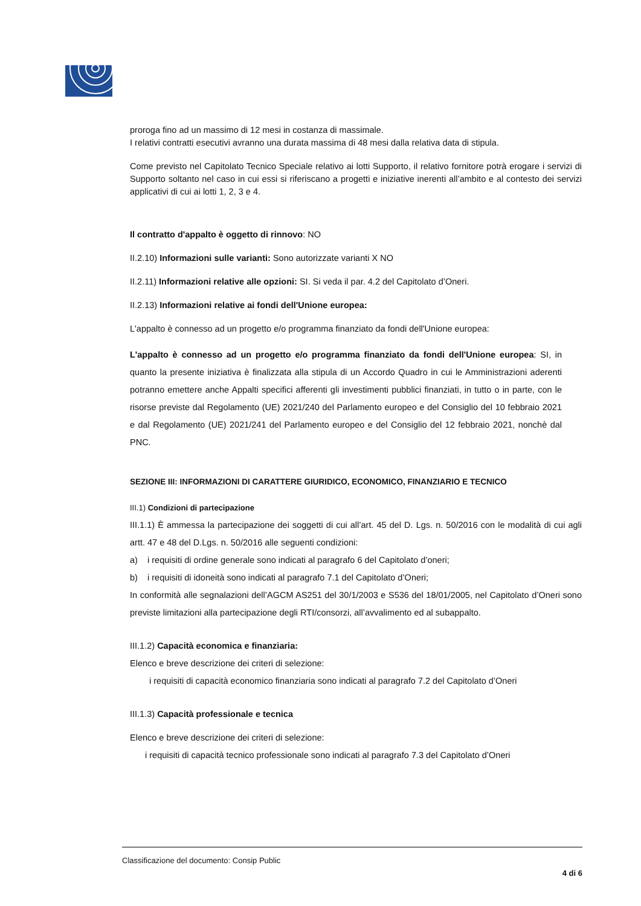proroga fino ad un massimo di 12 mesi in costanza di massimale.
I relativi contratti esecutivi avranno una durata massima di 48 mesi dalla relativa data di stipula.
Come previsto nel Capitolato Tecnico Speciale relativo ai lotti Supporto, il relativo fornitore potrà erogare i servizi di Supporto soltanto nel caso in cui essi si riferiscano a progetti e iniziative inerenti all’ambito e al contesto dei servizi applicativi di cui ai lotti 1, 2, 3 e 4.
Il contratto d'appalto è oggetto di rinnovo: NO
II.2.10) Informazioni sulle varianti: Sono autorizzate varianti X NO
II.2.11) Informazioni relative alle opzioni: SI. Si veda il par. 4.2 del Capitolato d’Oneri.
II.2.13) Informazioni relative ai fondi dell'Unione europea:
L'appalto è connesso ad un progetto e/o programma finanziato da fondi dell'Unione europea:
L'appalto è connesso ad un progetto e/o programma finanziato da fondi dell'Unione europea: SI, in quanto la presente iniziativa è finalizzata alla stipula di un Accordo Quadro in cui le Amministrazioni aderenti potranno emettere anche Appalti specifici afferenti gli investimenti pubblici finanziati, in tutto o in parte, con le risorse previste dal Regolamento (UE) 2021/240 del Parlamento europeo e del Consiglio del 10 febbraio 2021 e dal Regolamento (UE) 2021/241 del Parlamento europeo e del Consiglio del 12 febbraio 2021, nonchè dal PNC.
SEZIONE III: INFORMAZIONI DI CARATTERE GIURIDICO, ECONOMICO, FINANZIARIO E TECNICO
III.1) Condizioni di partecipazione
III.1.1) È ammessa la partecipazione dei soggetti di cui all’art. 45 del D. Lgs. n. 50/2016 con le modalità di cui agli artt. 47 e 48 del D.Lgs. n. 50/2016 alle seguenti condizioni:
a) i requisiti di ordine generale sono indicati al paragrafo 6 del Capitolato d’oneri;
b) i requisiti di idoneità sono indicati al paragrafo 7.1 del Capitolato d’Oneri;
In conformità alle segnalazioni dell’AGCM AS251 del 30/1/2003 e S536 del 18/01/2005, nel Capitolato d’Oneri sono previste limitazioni alla partecipazione degli RTI/consorzi, all’avvalimento ed al subappalto.
III.1.2) Capacità economica e finanziaria:
Elenco e breve descrizione dei criteri di selezione:
i requisiti di capacità economico finanziaria sono indicati al paragrafo 7.2 del Capitolato d’Oneri
III.1.3) Capacità professionale e tecnica
Elenco e breve descrizione dei criteri di selezione:
i requisiti di capacità tecnico professionale sono indicati al paragrafo 7.3 del Capitolato d’Oneri
Classificazione del documento: Consip Public
4 di 6